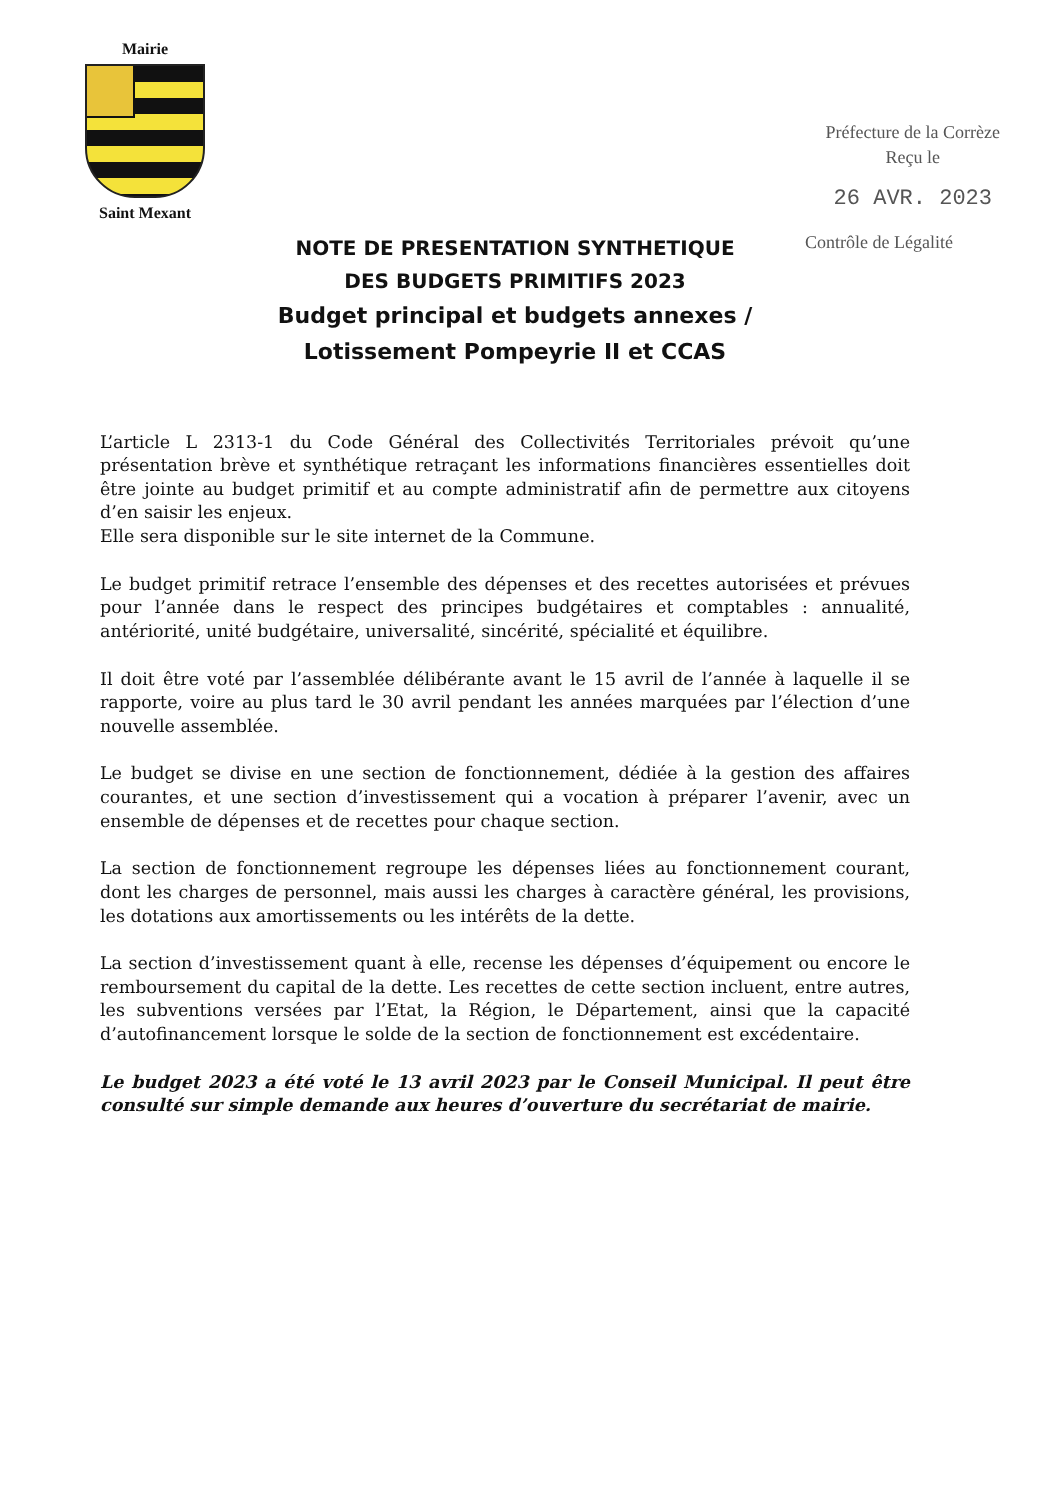Mairie
Saint Mexant
Préfecture de la Corrèze
Reçu le
26 AVR. 2023
NOTE DE PRESENTATION SYNTHETIQUE
DES BUDGETS PRIMITIFS 2023
Budget principal et budgets annexes /
Lotissement Pompeyrie II et CCAS
Contrôle de Légalité
L’article L 2313-1 du Code Général des Collectivités Territoriales prévoit qu’une présentation brève et synthétique retraçant les informations financières essentielles doit être jointe au budget primitif et au compte administratif afin de permettre aux citoyens d’en saisir les enjeux.
Elle sera disponible sur le site internet de la Commune.
Le budget primitif retrace l’ensemble des dépenses et des recettes autorisées et prévues pour l’année dans le respect des principes budgétaires et comptables : annualité, antériorité, unité budgétaire, universalité, sincérité, spécialité et équilibre.
Il doit être voté par l’assemblée délibérante avant le 15 avril de l’année à laquelle il se rapporte, voire au plus tard le 30 avril pendant les années marquées par l’élection d’une nouvelle assemblée.
Le budget se divise en une section de fonctionnement, dédiée à la gestion des affaires courantes, et une section d’investissement qui a vocation à préparer l’avenir, avec un ensemble de dépenses et de recettes pour chaque section.
La section de fonctionnement regroupe les dépenses liées au fonctionnement courant, dont les charges de personnel, mais aussi les charges à caractère général, les provisions, les dotations aux amortissements ou les intérêts de la dette.
La section d’investissement quant à elle, recense les dépenses d’équipement ou encore le remboursement du capital de la dette. Les recettes de cette section incluent, entre autres, les subventions versées par l’Etat, la Région, le Département, ainsi que la capacité d’autofinancement lorsque le solde de la section de fonctionnement est excédentaire.
Le budget 2023 a été voté le 13 avril 2023 par le Conseil Municipal. Il peut être consulté sur simple demande aux heures d’ouverture du secrétariat de mairie.